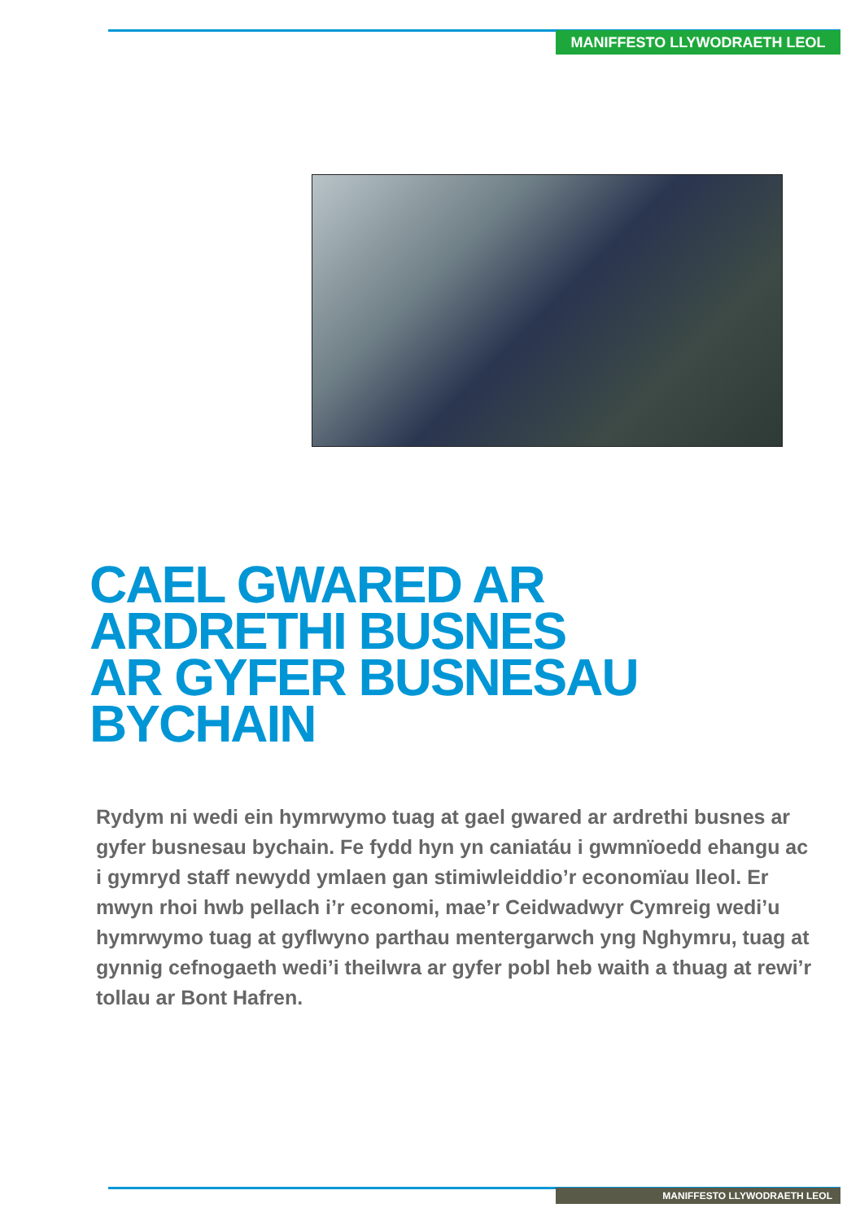MANIFFESTO LLYWODRAETH LEOL
CAEL GWARED AR
ARDRETHI BUSNES
AR GYFER BUSNESAU
BYCHAIN
Rydym ni wedi ein hymrwymo tuag at gael gwared ar ardrethi busnes ar gyfer busnesau bychain. Fe fydd hyn yn caniatáu i gwmnïoedd ehangu ac i gymryd staff newydd ymlaen gan stimiwleiddio’r economïau lleol. Er mwyn rhoi hwb pellach i’r economi, mae’r Ceidwadwyr Cymreig wedi’u hymrwymo tuag at gyflwyno parthau mentergarwch yng Nghymru, tuag at gynnig cefnogaeth wedi’i theilwra ar gyfer pobl heb waith a thuag at rewi’r tollau ar Bont Hafren.
MANIFFESTO LLYWODRAETH LEOL